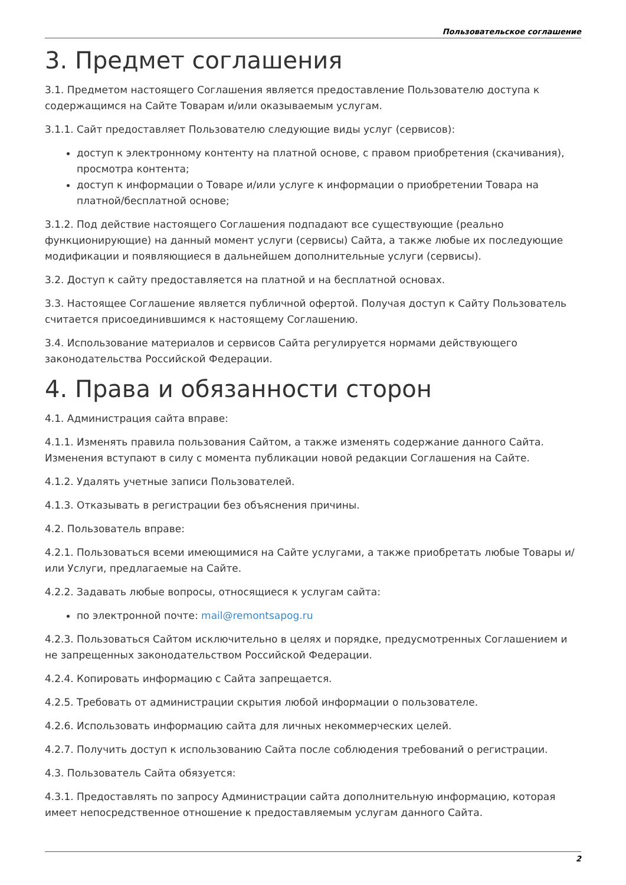Пользовательское соглашение
3. Предмет соглашения
3.1. Предметом настоящего Соглашения является предоставление Пользователю доступа к содержащимся на Сайте Товарам и/или оказываемым услугам.
3.1.1. Сайт предоставляет Пользователю следующие виды услуг (сервисов):
доступ к электронному контенту на платной основе, с правом приобретения (скачивания), просмотра контента;
доступ к информации о Товаре и/или услуге к информации о приобретении Товара на платной/бесплатной основе;
3.1.2. Под действие настоящего Соглашения подпадают все существующие (реально функционирующие) на данный момент услуги (сервисы) Сайта, а также любые их последующие модификации и появляющиеся в дальнейшем дополнительные услуги (сервисы).
3.2. Доступ к сайту предоставляется на платной и на бесплатной основах.
3.3. Настоящее Соглашение является публичной офертой. Получая доступ к Сайту Пользователь считается присоединившимся к настоящему Соглашению.
3.4. Использование материалов и сервисов Сайта регулируется нормами действующего законодательства Российской Федерации.
4. Права и обязанности сторон
4.1. Администрация сайта вправе:
4.1.1. Изменять правила пользования Сайтом, а также изменять содержание данного Сайта. Изменения вступают в силу с момента публикации новой редакции Соглашения на Сайте.
4.1.2. Удалять учетные записи Пользователей.
4.1.3. Отказывать в регистрации без объяснения причины.
4.2. Пользователь вправе:
4.2.1. Пользоваться всеми имеющимися на Сайте услугами, а также приобретать любые Товары и/или Услуги, предлагаемые на Сайте.
4.2.2. Задавать любые вопросы, относящиеся к услугам сайта:
по электронной почте: mail@remontsapog.ru
4.2.3. Пользоваться Сайтом исключительно в целях и порядке, предусмотренных Соглашением и не запрещенных законодательством Российской Федерации.
4.2.4. Копировать информацию с Сайта запрещается.
4.2.5. Требовать от администрации скрытия любой информации о пользователе.
4.2.6. Использовать информацию сайта для личных некоммерческих целей.
4.2.7. Получить доступ к использованию Сайта после соблюдения требований о регистрации.
4.3. Пользователь Сайта обязуется:
4.3.1. Предоставлять по запросу Администрации сайта дополнительную информацию, которая имеет непосредственное отношение к предоставляемым услугам данного Сайта.
2